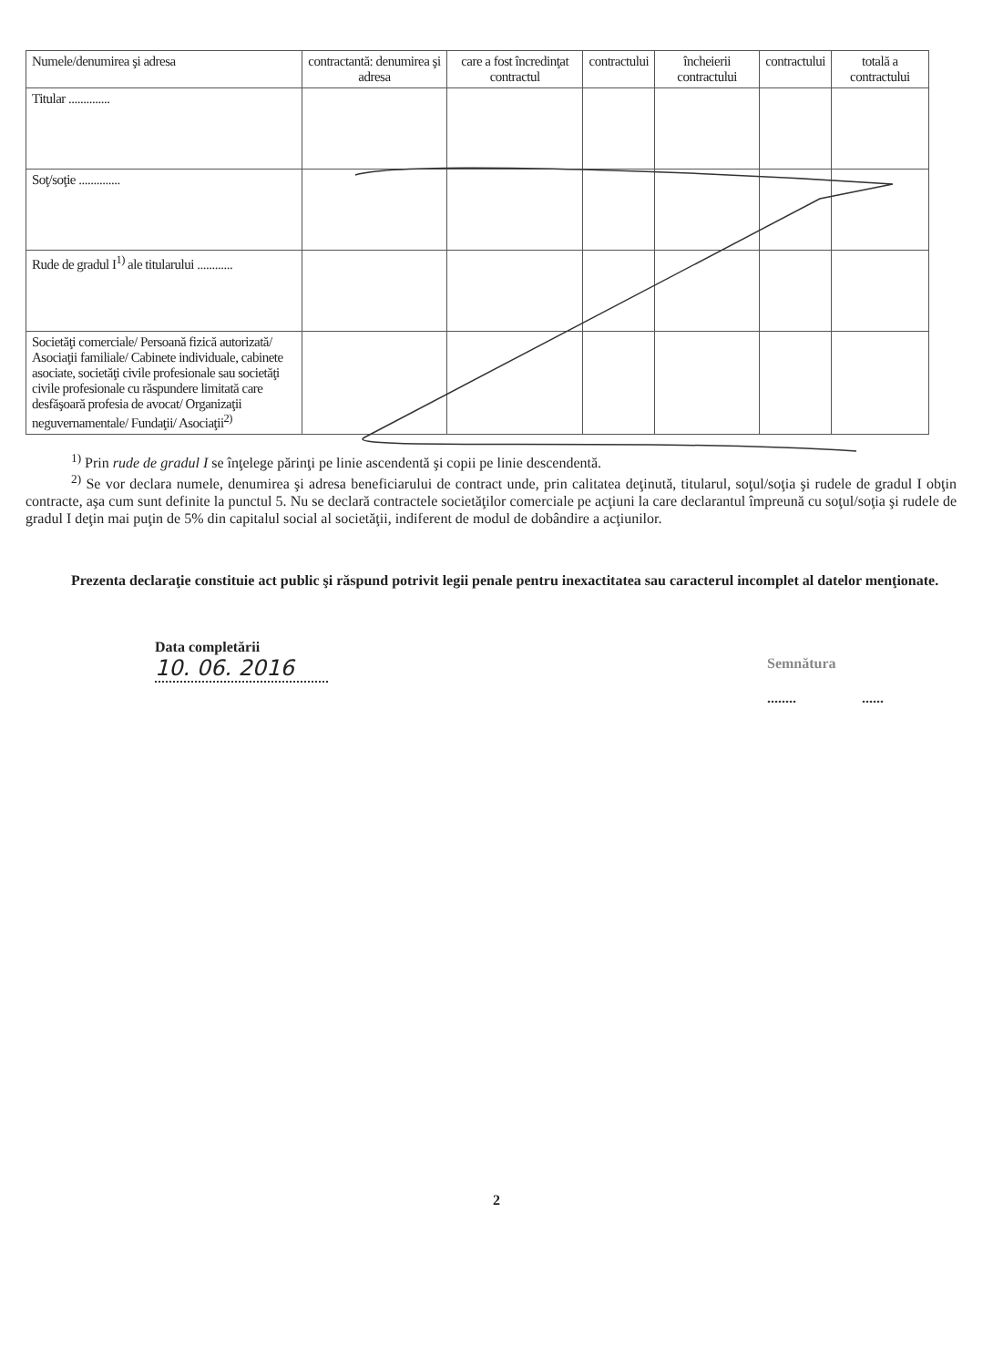| Numele/denumirea şi adresa | contractantă: denumirea şi adresa | care a fost încredinţat contractul | contractului | încheierii contractului | contractului | totală a contractului |
| --- | --- | --- | --- | --- | --- | --- |
| Titular .............. | | | | | | |
| Soţ/soţie .............. | | | | | | |
| Rude de gradul I<sup>1)</sup> ale titularului ............ | | | | | | |
| Societăţi comerciale/ Persoană fizică autorizată/ Asociaţii familiale/ Cabinete individuale, cabinete asociate, societăţi civile profesionale sau societăţi civile profesionale cu răspundere limitată care desfăşoară profesia de avocat/ Organizaţii neguvernamentale/ Fundaţii/ Asociaţii<sup>2)</sup> | | | | | | |
<sup>1)</sup> Prin rude de gradul I se înţelege părinţi pe linie ascendentă şi copii pe linie descendentă.
<sup>2)</sup> Se vor declara numele, denumirea şi adresa beneficiarului de contract unde, prin calitatea deţinută, titularul, soţul/soţia şi rudele de gradul I obţin contracte, aşa cum sunt definite la punctul 5. Nu se declară contractele societăţilor comerciale pe acţiuni la care declarantul împreună cu soţul/soţia şi rudele de gradul I deţin mai puţin de 5% din capitalul social al societăţii, indiferent de modul de dobândire a acţiunilor.
Prezenta declaraţie constituie act public şi răspund potrivit legii penale pentru inexactitatea sau caracterul incomplet al datelor menţionate.
Data completării
10. 06. 2016
Semnătura
........ ......
2